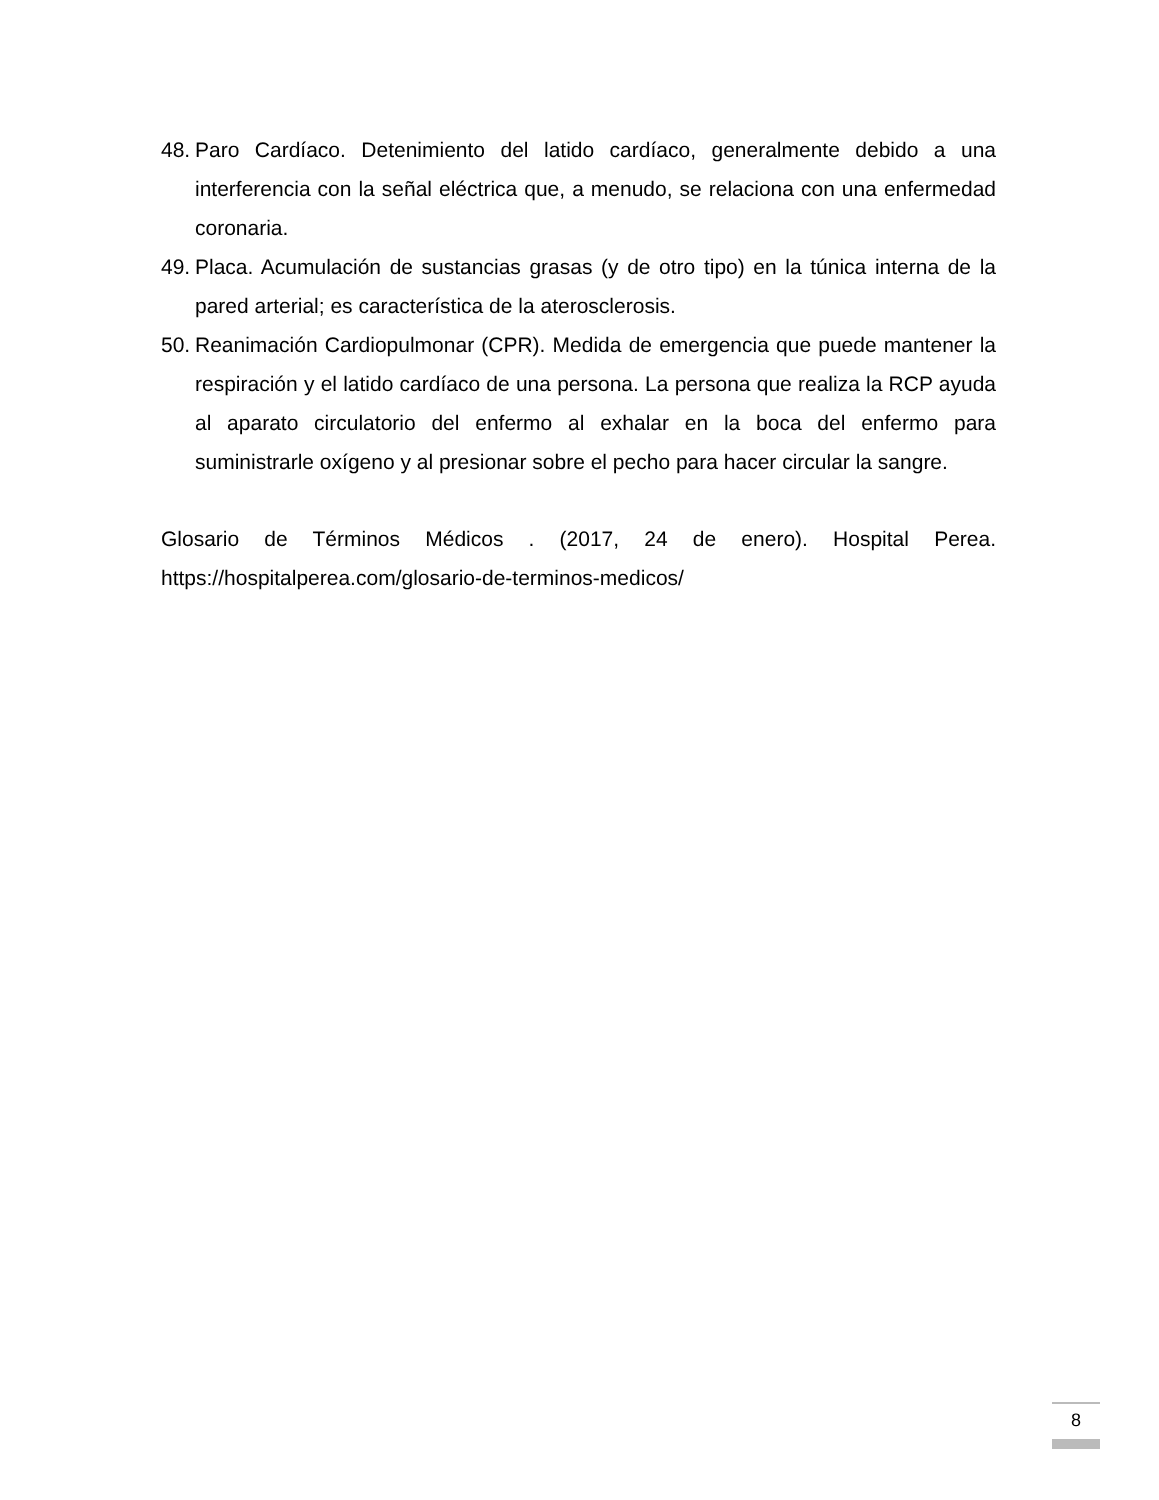48. Paro Cardíaco. Detenimiento del latido cardíaco, generalmente debido a una interferencia con la señal eléctrica que, a menudo, se relaciona con una enfermedad coronaria.
49. Placa. Acumulación de sustancias grasas (y de otro tipo) en la túnica interna de la pared arterial; es característica de la aterosclerosis.
50. Reanimación Cardiopulmonar (CPR). Medida de emergencia que puede mantener la respiración y el latido cardíaco de una persona. La persona que realiza la RCP ayuda al aparato circulatorio del enfermo al exhalar en la boca del enfermo para suministrarle oxígeno y al presionar sobre el pecho para hacer circular la sangre.
Glosario de Términos Médicos . (2017, 24 de enero). Hospital Perea. https://hospitalperea.com/glosario-de-terminos-medicos/
8